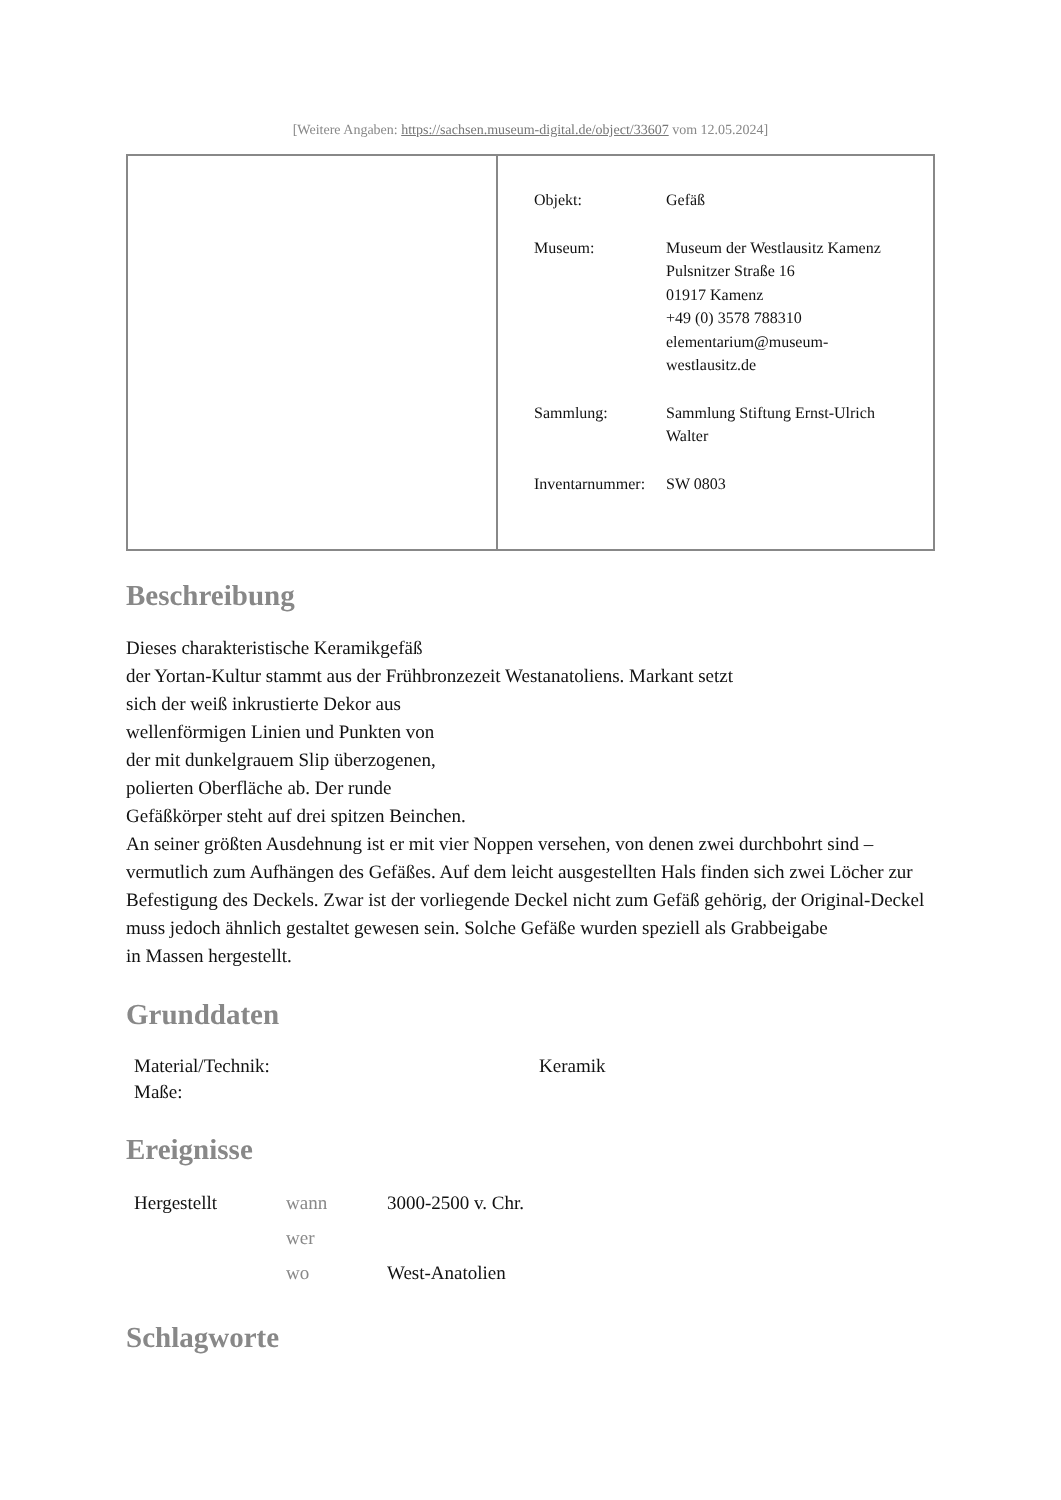[Weitere Angaben: https://sachsen.museum-digital.de/object/33607 vom 12.05.2024]
| | / Objekt: / Gefäß / / Museum: / Museum der Westlausitz Kamenz Pulsnitzer Straße 16 01917 Kamenz +49 (0) 3578 788310 elementarium@museum- westlausitz.de / / Sammlung: / Sammlung Stiftung Ernst-Ulrich Walter / / Inventarnummer: / SW 0803 / |
Beschreibung
Dieses charakteristische Keramikgefäß
der Yortan-Kultur stammt aus der Frühbronzezeit Westanatoliens. Markant setzt
sich der weiß inkrustierte Dekor aus
wellenförmigen Linien und Punkten von
der mit dunkelgrauem Slip überzogenen,
polierten Oberfläche ab. Der runde
Gefäßkörper steht auf drei spitzen Beinchen.
An seiner größten Ausdehnung ist er mit vier Noppen versehen, von denen zwei durchbohrt sind – vermutlich zum Aufhängen des Gefäßes. Auf dem leicht ausgestellten Hals finden sich zwei Löcher zur Befestigung des Deckels. Zwar ist der vorliegende Deckel nicht zum Gefäß gehörig, der Original-Deckel muss jedoch ähnlich gestaltet gewesen sein. Solche Gefäße wurden speziell als Grabbeigabe
in Massen hergestellt.
Grunddaten
| Material/Technik: | Keramik |
| Maße: | |
Ereignisse
| Hergestellt | wann | 3000-2500 v. Chr. |
| | wer | |
| | wo | West-Anatolien |
Schlagworte